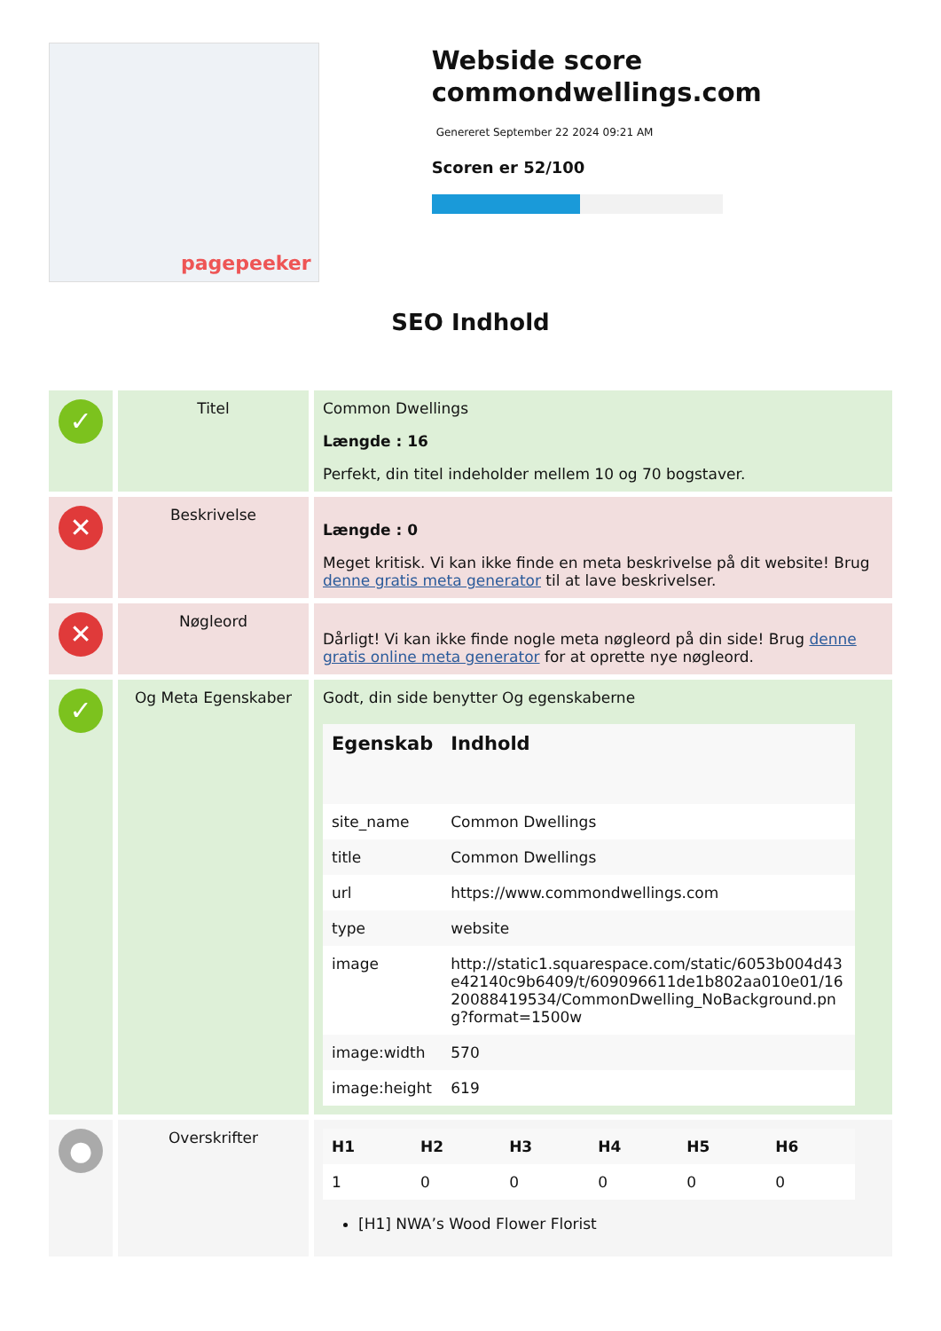pagepeeker
Webside score commondwellings.com
Genereret September 22 2024 09:21 AM
Scoren er 52/100
SEO Indhold
| ✓ | Titel | Common Dwellings Længde : 16 Perfekt, din titel indeholder mellem 10 og 70 bogstaver. |
| ✕ | Beskrivelse | Længde : 0 Meget kritisk. Vi kan ikke finde en meta beskrivelse på dit website! Brug denne gratis meta generator til at lave beskrivelser. |
| ✕ | Nøgleord | Dårligt! Vi kan ikke finde nogle meta nøgleord på din side! Brug denne gratis online meta generator for at oprette nye nøgleord. |
| ✓ | Og Meta Egenskaber | Godt, din side benytter Og egenskaberne / Egenskab / Indhold / / --- / --- / / site_name / Common Dwellings / / title / Common Dwellings / / url / https://www.commondwellings.com / / type / website / / image / http://static1.squarespace.com/static/6053b004d43e42140c9b6409/t/609096611de1b802aa010e01/1620088419534/CommonDwelling_NoBackground.png?format=1500w / / image:width / 570 / / image:height / 619 / |
| ● | Overskrifter | / H1 / H2 / H3 / H4 / H5 / H6 / / --- / --- / --- / --- / --- / --- / / 1 / 0 / 0 / 0 / 0 / 0 / [H1] NWA’s Wood Flower Florist |